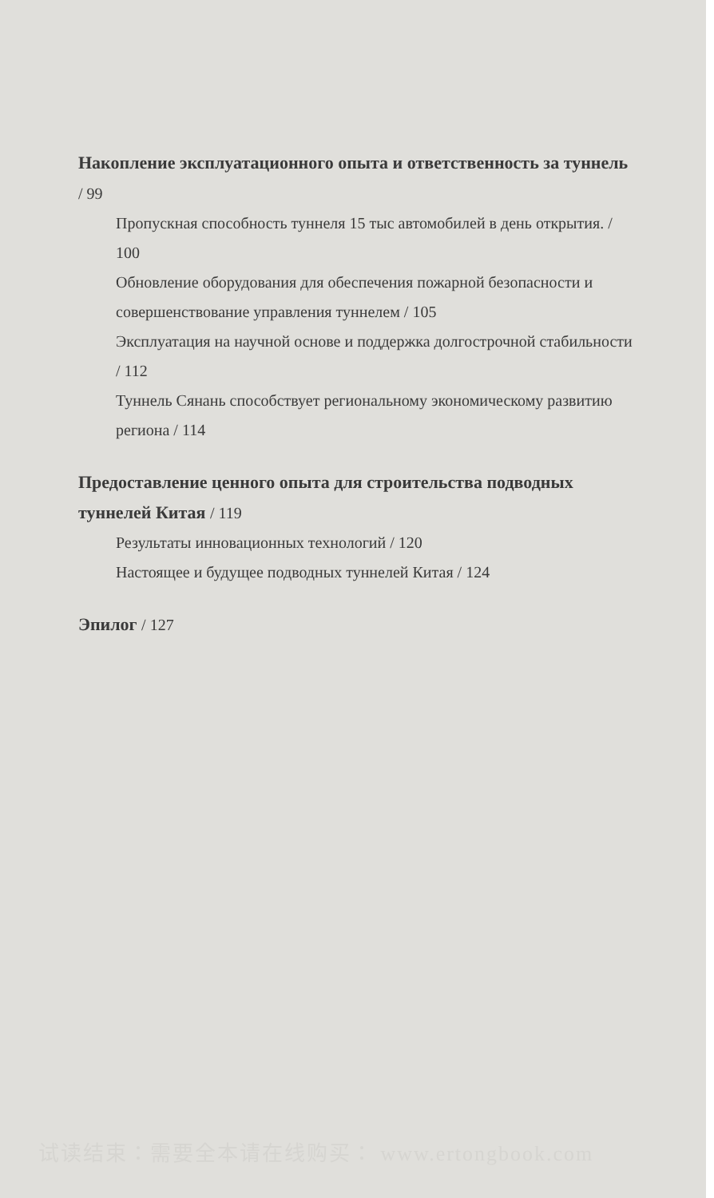Накопление эксплуатационного опыта и ответственность за туннель / 99
Пропускная способность туннеля 15 тыс автомобилей в день открытия. / 100
Обновление оборудования для обеспечения пожарной безопасности и совершенствование управления туннелем / 105
Эксплуатация на научной основе и поддержка долгострочной стабильности / 112
Туннель Сянань способствует региональному экономическому развитию региона / 114
Предоставление ценного опыта для строительства подводных туннелей Китая / 119
Результаты инновационных технологий / 120
Настоящее и будущее подводных туннелей Китая / 124
Эпилог / 127
试读结束：需要全本请在线购买： www.ertongbook.com